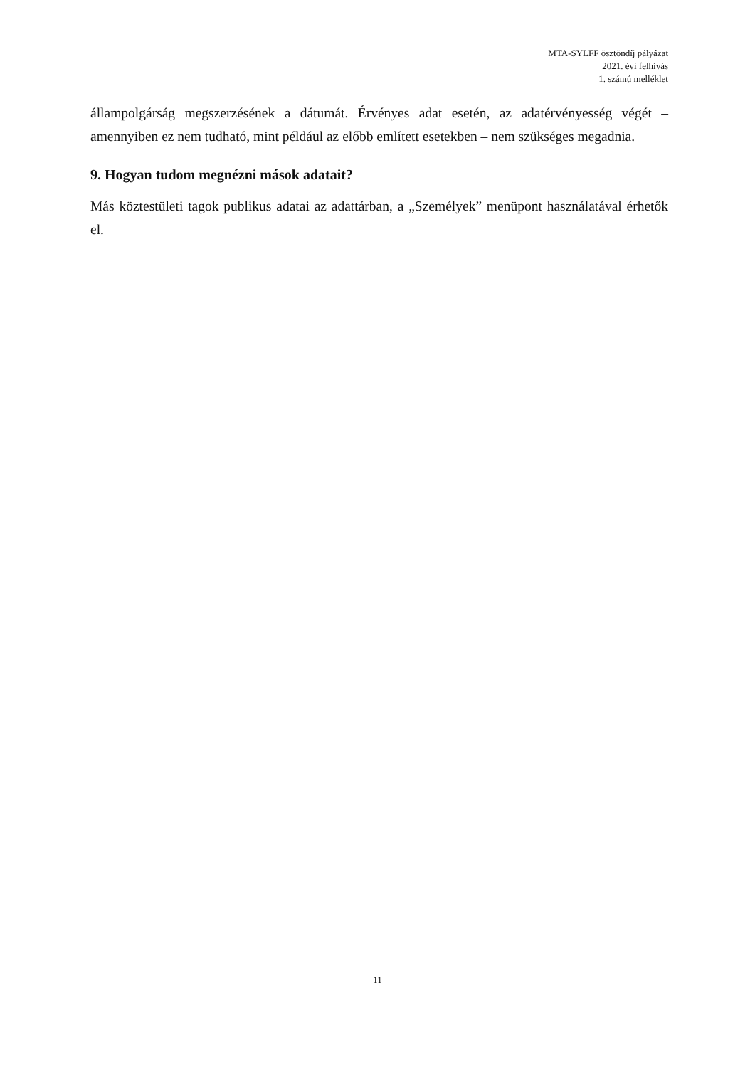MTA-SYLFF ösztöndíj pályázat
2021. évi felhívás
1. számú melléklet
állampolgárság megszerzésének a dátumát. Érvényes adat esetén, az adatérvényesség végét – amennyiben ez nem tudható, mint például az előbb említett esetekben – nem szükséges megadnia.
9. Hogyan tudom megnézni mások adatait?
Más köztestületi tagok publikus adatai az adattárban, a „Személyek” menüpont használatával érhetők el.
11